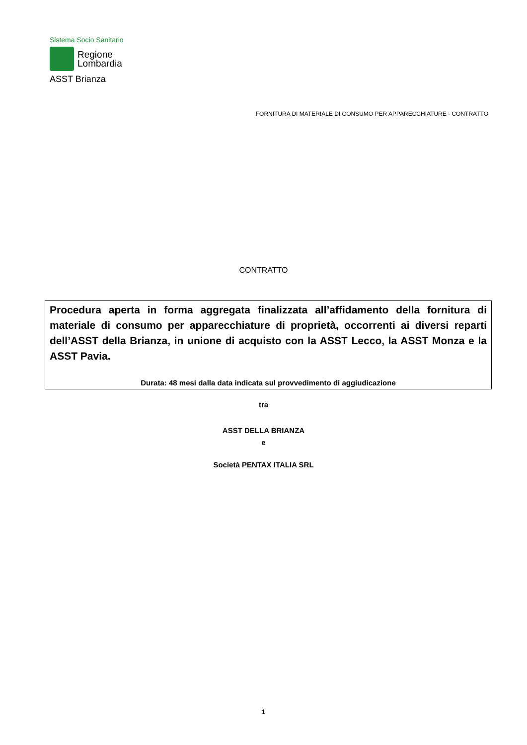Sistema Socio Sanitario
Regione
Lombardia
ASST Brianza
FORNITURA DI MATERIALE DI CONSUMO PER APPARECCHIATURE - CONTRATTO
CONTRATTO
Procedura aperta in forma aggregata finalizzata all’affidamento della fornitura di materiale di consumo per apparecchiature di proprietà, occorrenti ai diversi reparti dell’ASST della Brianza, in unione di acquisto con la ASST Lecco, la ASST Monza e la ASST Pavia.
Durata: 48 mesi dalla data indicata sul provvedimento di aggiudicazione
tra
ASST DELLA BRIANZA
e
Società PENTAX ITALIA SRL
1